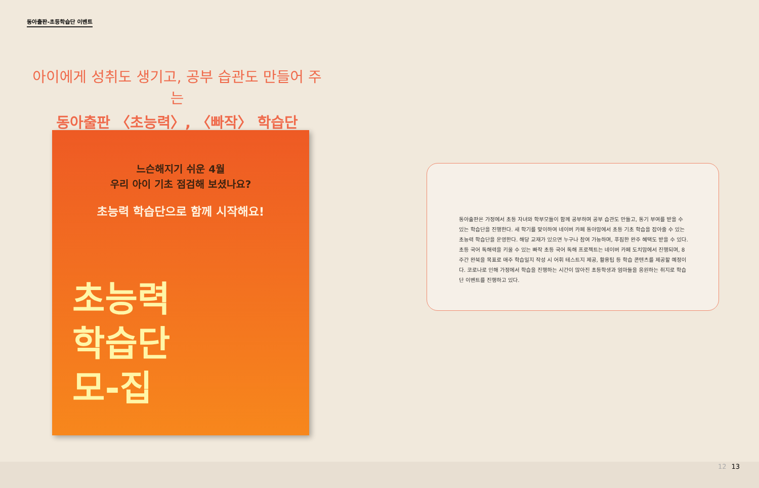동아출판-초등학습단 이벤트
아이에게 성취도 생기고, 공부 습관도 만들어 주는
동아출판 〈초능력〉, 〈빠작〉 학습단
느슨해지기 쉬운 4월
우리 아이 기초 점검해 보셨나요?
초능력 학습단으로 함께 시작해요!
초능력
학습단
모-집
동아출판은 가정에서 초등 자녀와 학부모들이 함께 공부하며 공부 습관도 만들고, 동기 부여를 받을 수 있는 학습단을 진행한다. 새 학기를 맞이하여 네이버 카페 동아맘에서 초등 기초 학습을 잡아줄 수 있는 초능력 학습단을 운영한다. 해당 교재가 있으면 누구나 참여 가능하며, 푸짐한 완주 혜택도 받을 수 있다. 초등 국어 독해력을 키울 수 있는 빠작 초등 국어 독해 프로젝트는 네이버 카페 도치맘에서 진행되며, 8주간 완북을 목표로 매주 학습일지 작성 시 어휘 테스트지 제공, 활용팁 등 학습 콘텐츠를 제공할 예정이다. 코로나로 인해 가정에서 학습을 진행하는 시간이 많아진 초등학생과 엄마들을 응원하는 취지로 학습단 이벤트를 진행하고 있다.
12 13